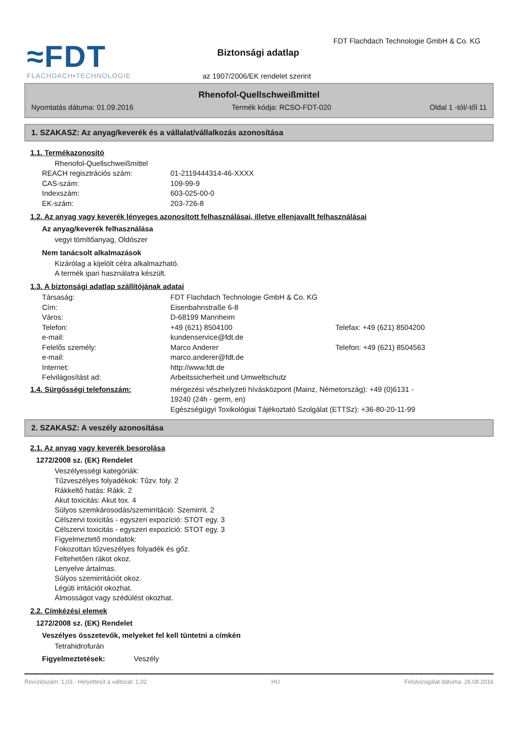≈FDT
FLACHDACH▪TECHNOLOGIE
FDT Flachdach Technologie GmbH & Co. KG
Biztonsági adatlap
az 1907/2006/EK rendelet szerint
Rhenofol-Quellschweißmittel
Nyomtatás dátuma: 01.09.2016 Termék kódja: RCSO-FDT-020 Oldal 1 -tól/-től 11
1. SZAKASZ: Az anyag/keverék és a vállalat/vállalkozás azonosítása
1.1. Termékazonosító
Rhenofol-Quellschweißmittel
REACH regisztrációs szám: 01-2119444314-46-XXXX
CAS-szám: 109-99-9
Indexszám: 603-025-00-0
EK-szám: 203-726-8
1.2. Az anyag vagy keverék lényeges azonosított felhasználásai, illetve ellenjavallt felhasználásai
Az anyag/keverék felhasználása
vegyi tömítőanyag, Oldószer
Nem tanácsolt alkalmazások
Kizárólag a kijelölt célra alkalmazható.
A termék ipari használatra készült.
1.3. A biztonsági adatlap szállítójának adatai
Társaság: FDT Flachdach Technologie GmbH & Co. KG
Cím: Eisenbahnstraße 6-8
Város: D-68199 Mannheim
Telefon: +49 (621) 8504100 Telefax: +49 (621) 8504200
e-mail: kundenservice@fdt.de
Felelős személy: Marco Anderer Telefon: +49 (621) 8504563
e-mail: marco.anderer@fdt.de
Internet: http://www.fdt.de
Felvilágosítást ad: Arbeitssicherheit und Umweltschutz
1.4. Sürgősségi telefonszám: mérgezési vészhelyzeti hívásközpont (Mainz, Németország): +49 (0)6131 - 19240 (24h - germ, en)
Egészségügyi Toxikológiai Tájékoztató Szolgálat (ETTSz): +36-80-20-11-99
2. SZAKASZ: A veszély azonosítása
2.1. Az anyag vagy keverék besorolása
1272/2008 sz. (EK) Rendelet
Veszélyességi kategóriák:
Tűzveszélyes folyadékok: Tűzv. foly. 2
Rákkeltő hatás: Rákk. 2
Akut toxicitás: Akut tox. 4
Súlyos szemkárosodás/szemirritáció: Szemirrit. 2
Célszervi toxicitás - egyszeri expozíció: STOT egy. 3
Célszervi toxicitás - egyszeri expozíció: STOT egy. 3
Figyelmeztető mondatok:
Fokozottan tűzveszélyes folyadék és gőz.
Feltehetően rákot okoz.
Lenyelve ártalmas.
Súlyos szemirritációt okoz.
Légúti irritációt okozhat.
Álmosságot vagy szédülést okozhat.
2.2. Címkézési elemek
1272/2008 sz. (EK) Rendelet
Veszélyes összetevők, melyeket fel kell tüntetni a címkén
Tetrahidrofurán
Figyelmeztetések: Veszély
Revíziószám: 1,03 - Helyettesít a változat: 1,02 HU Felülvizsgálat dátuma: 26.08.2016